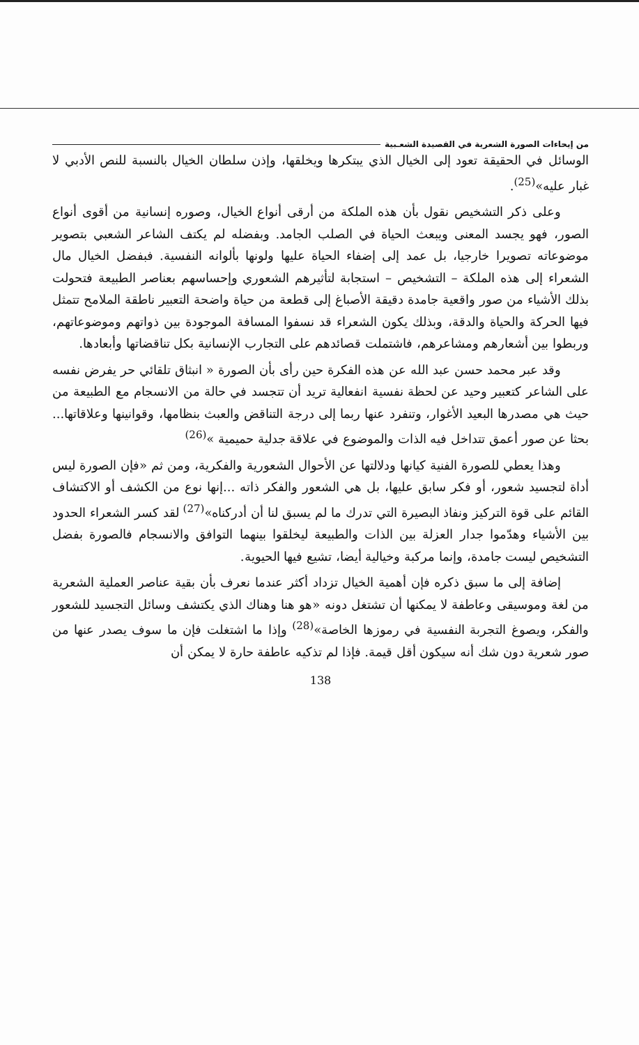من إيحاءات الصورة الشعرية في القصيدة الشعـبية
الوسائل في الحقيقة تعود إلى الخيال الذي يبتكرها ويخلقها، وإذن سلطان الخيال بالنسبة للنص الأدبي لا غبار عليه»<sup>(25)</sup>.
وعلى ذكر التشخيص نقول بأن هذه الملكة من أرقى أنواع الخيال، وصوره إنسانية من أقوى أنواع الصور، فهو يجسد المعنى ويبعث الحياة في الصلب الجامد. وبفضله لم يكتف الشاعر الشعبي بتصوير موضوعاته تصويرا خارجيا، بل عمد إلى إضفاء الحياة عليها ولونها بألوانه النفسية. فبفضل الخيال مال الشعراء إلى هذه الملكة – التشخيص – استجابة لتأثيرهم الشعوري وإحساسهم بعناصر الطبيعة فتحولت بذلك الأشياء من صور واقعية جامدة دقيقة الأصباغ إلى قطعة من حياة واضحة التعبير ناطقة الملامح تتمثل فيها الحركة والحياة والدقة، وبذلك يكون الشعراء قد نسفوا المسافة الموجودة بين ذواتهم وموضوعاتهم، وربطوا بين أشعارهم ومشاعرهم، فاشتملت قصائدهم على التجارب الإنسانية بكل تناقضاتها وأبعادها.
وقد عبر محمد حسن عبد الله عن هذه الفكرة حين رأى بأن الصورة « انبثاق تلقائي حر يفرض نفسه على الشاعر كتعبير وحيد عن لحظة نفسية انفعالية تريد أن تتجسد في حالة من الانسجام مع الطبيعة من حيث هي مصدرها البعيد الأغوار، وتنفرد عنها ربما إلى درجة التناقض والعبث بنظامها، وقوانينها وعلاقاتها... بحثا عن صور أعمق تتداخل فيه الذات والموضوع في علاقة جدلية حميمية »<sup>(26)</sup>
وهذا يعطي للصورة الفنية كيانها ودلالتها عن الأحوال الشعورية والفكرية، ومن ثم «فإن الصورة ليس أداة لتجسيد شعور، أو فكر سابق عليها، بل هي الشعور والفكر ذاته ...إنها نوع من الكشف أو الاكتشاف القائم على قوة التركيز ونفاذ البصيرة التي تدرك ما لم يسبق لنا أن أدركناه»<sup>(27)</sup> لقد كسر الشعراء الحدود بين الأشياء وهدّموا جدار العزلة بين الذات والطبيعة ليخلقوا بينهما التوافق والانسجام فالصورة بفضل التشخيص ليست جامدة، وإنما مركبة وخيالية أيضا، تشيع فيها الحيوية.
إضافة إلى ما سبق ذكره فإن أهمية الخيال تزداد أكثر عندما نعرف بأن بقية عناصر العملية الشعرية من لغة وموسيقى وعاطفة لا يمكنها أن تشتغل دونه «هو هنا وهناك الذي يكتشف وسائل التجسيد للشعور والفكر، ويصوغ التجربة النفسية في رموزها الخاصة»<sup>(28)</sup> وإذا ما اشتغلت فإن ما سوف يصدر عنها من صور شعرية دون شك أنه سيكون أقل قيمة. فإذا لم تذكيه عاطفة حارة لا يمكن أن
138